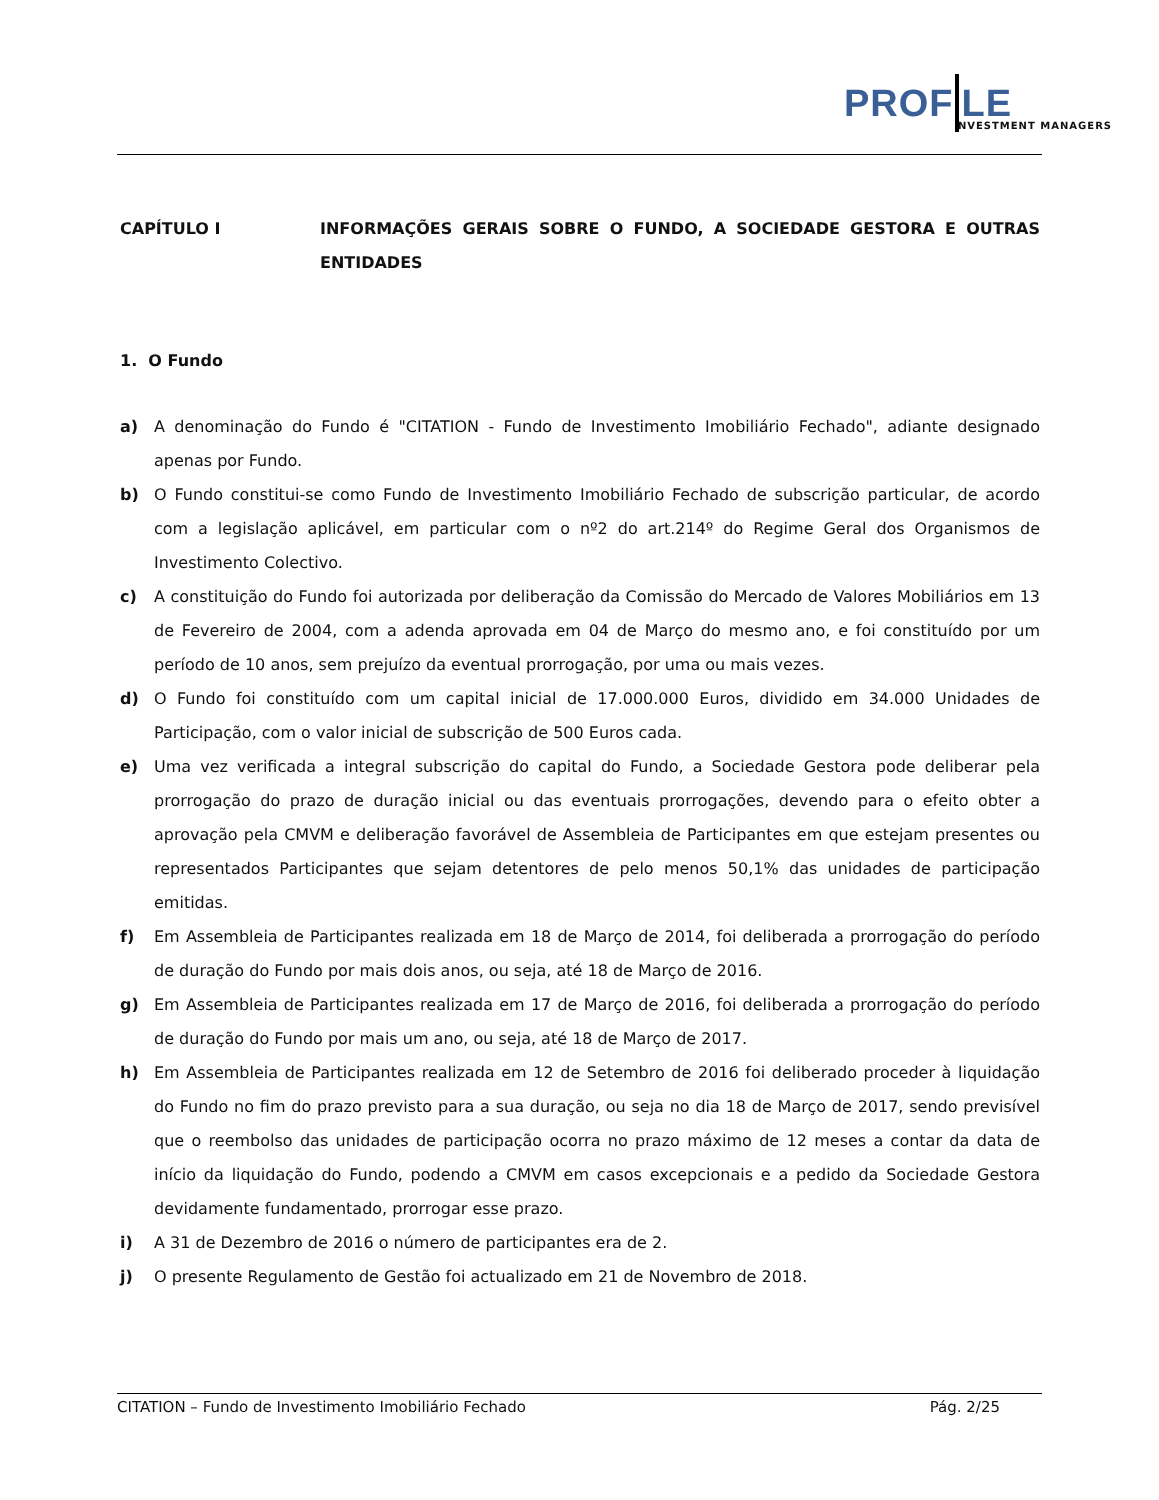PROF LE
NVESTMENT MANAGERS
CAPÍTULO I INFORMAÇÕES GERAIS SOBRE O FUNDO, A SOCIEDADE GESTORA E OUTRAS ENTIDADES
1. O Fundo
a) A denominação do Fundo é "CITATION - Fundo de Investimento Imobiliário Fechado", adiante designado apenas por Fundo.
b) O Fundo constitui-se como Fundo de Investimento Imobiliário Fechado de subscrição particular, de acordo com a legislação aplicável, em particular com o nº2 do art.214º do Regime Geral dos Organismos de Investimento Colectivo.
c) A constituição do Fundo foi autorizada por deliberação da Comissão do Mercado de Valores Mobiliários em 13 de Fevereiro de 2004, com a adenda aprovada em 04 de Março do mesmo ano, e foi constituído por um período de 10 anos, sem prejuízo da eventual prorrogação, por uma ou mais vezes.
d) O Fundo foi constituído com um capital inicial de 17.000.000 Euros, dividido em 34.000 Unidades de Participação, com o valor inicial de subscrição de 500 Euros cada.
e) Uma vez verificada a integral subscrição do capital do Fundo, a Sociedade Gestora pode deliberar pela prorrogação do prazo de duração inicial ou das eventuais prorrogações, devendo para o efeito obter a aprovação pela CMVM e deliberação favorável de Assembleia de Participantes em que estejam presentes ou representados Participantes que sejam detentores de pelo menos 50,1% das unidades de participação emitidas.
f) Em Assembleia de Participantes realizada em 18 de Março de 2014, foi deliberada a prorrogação do período de duração do Fundo por mais dois anos, ou seja, até 18 de Março de 2016.
g) Em Assembleia de Participantes realizada em 17 de Março de 2016, foi deliberada a prorrogação do período de duração do Fundo por mais um ano, ou seja, até 18 de Março de 2017.
h) Em Assembleia de Participantes realizada em 12 de Setembro de 2016 foi deliberado proceder à liquidação do Fundo no fim do prazo previsto para a sua duração, ou seja no dia 18 de Março de 2017, sendo previsível que o reembolso das unidades de participação ocorra no prazo máximo de 12 meses a contar da data de início da liquidação do Fundo, podendo a CMVM em casos excepcionais e a pedido da Sociedade Gestora devidamente fundamentado, prorrogar esse prazo.
i) A 31 de Dezembro de 2016 o número de participantes era de 2.
j) O presente Regulamento de Gestão foi actualizado em 21 de Novembro de 2018.
CITATION – Fundo de Investimento Imobiliário Fechado Pág. 2/25